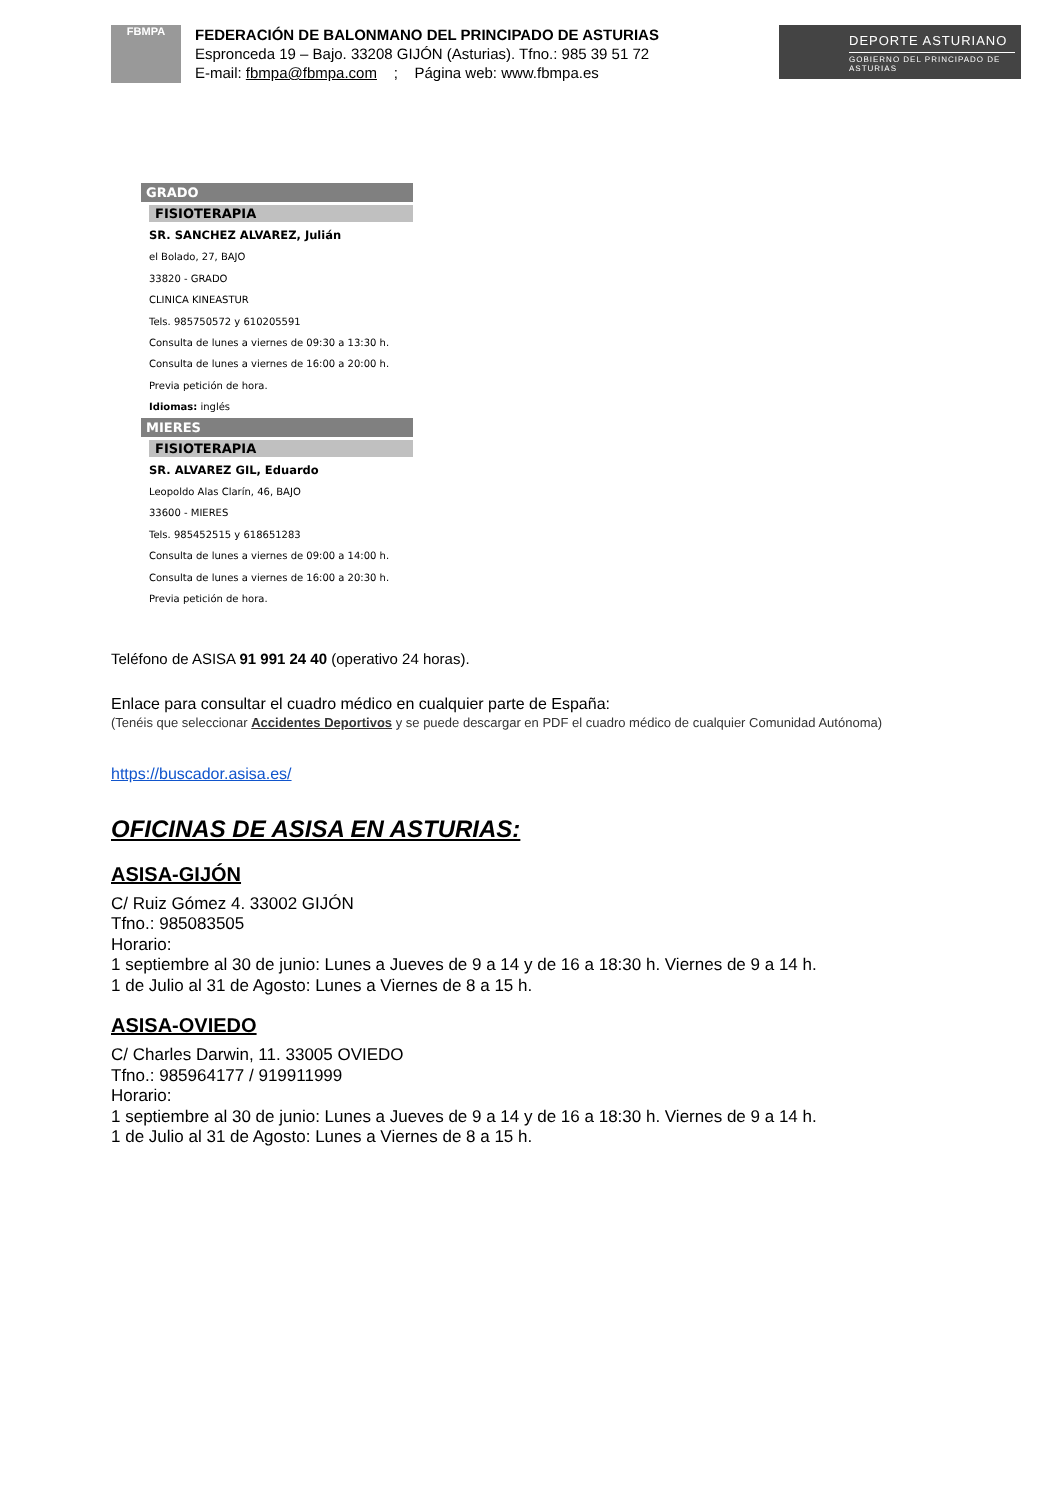FBMPA
FEDERACIÓN DE BALONMANO DEL PRINCIPADO DE ASTURIAS
Espronceda 19 – Bajo. 33208 GIJÓN (Asturias). Tfno.: 985 39 51 72
E-mail: fbmpa@fbmpa.com ; Página web: www.fbmpa.es
DEPORTE ASTURIANO
GOBIERNO DEL PRINCIPADO DE ASTURIAS
GRADO
FISIOTERAPIA
SR. SANCHEZ ALVAREZ, Julián
el Bolado, 27, BAJO
33820 - GRADO
CLINICA KINEASTUR
Tels. 985750572 y 610205591
Consulta de lunes a viernes de 09:30 a 13:30 h.
Consulta de lunes a viernes de 16:00 a 20:00 h.
Previa petición de hora.
Idiomas: inglés
MIERES
FISIOTERAPIA
SR. ALVAREZ GIL, Eduardo
Leopoldo Alas Clarín, 46, BAJO
33600 - MIERES
Tels. 985452515 y 618651283
Consulta de lunes a viernes de 09:00 a 14:00 h.
Consulta de lunes a viernes de 16:00 a 20:30 h.
Previa petición de hora.
Teléfono de ASISA 91 991 24 40 (operativo 24 horas).
Enlace para consultar el cuadro médico en cualquier parte de España:
(Tenéis que seleccionar Accidentes Deportivos y se puede descargar en PDF el cuadro médico de cualquier Comunidad Autónoma)
https://buscador.asisa.es/
OFICINAS DE ASISA EN ASTURIAS:
ASISA-GIJÓN
C/ Ruiz Gómez 4. 33002 GIJÓN
Tfno.: 985083505
Horario:
1 septiembre al 30 de junio: Lunes a Jueves de 9 a 14 y de 16 a 18:30 h. Viernes de 9 a 14 h.
1 de Julio al 31 de Agosto: Lunes a Viernes de 8 a 15 h.
ASISA-OVIEDO
C/ Charles Darwin, 11. 33005 OVIEDO
Tfno.: 985964177 / 919911999
Horario:
1 septiembre al 30 de junio: Lunes a Jueves de 9 a 14 y de 16 a 18:30 h. Viernes de 9 a 14 h.
1 de Julio al 31 de Agosto: Lunes a Viernes de 8 a 15 h.